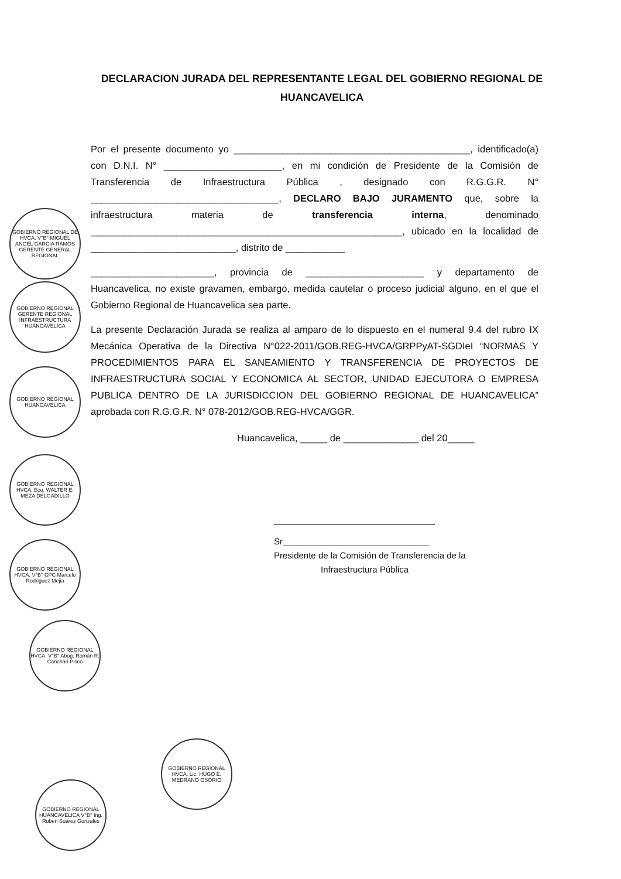DECLARACION JURADA DEL REPRESENTANTE LEGAL DEL GOBIERNO REGIONAL DE HUANCAVELICA
Por el presente documento yo ____________________________________________, identificado(a) con D.N.I. N° ______________________, en mi condición de Presidente de la Comisión de Transferencia de Infraestructura Pública , designado con R.G.G.R. N° ___________________________________, DECLARO BAJO JURAMENTO que, sobre la infraestructura materia de transferencia interna, denominado __________________________________________________________, ubicado en la localidad de ___________________________, distrito de ___________
_______________________, provincia de ______________________ y departamento de Huancavelica, no existe gravamen, embargo, medida cautelar o proceso judicial alguno, en el que el Gobierno Regional de Huancavelica sea parte.
La presente Declaración Jurada se realiza al amparo de lo dispuesto en el numeral 9.4 del rubro IX Mecánica Operativa de la Directiva N°022-2011/GOB.REG-HVCA/GRPPyAT-SGDIeI “NORMAS Y PROCEDIMIENTOS PARA EL SANEAMIENTO Y TRANSFERENCIA DE PROYECTOS DE INFRAESTRUCTURA SOCIAL Y ECONOMICA AL SECTOR, UNIDAD EJECUTORA O EMPRESA PUBLICA DENTRO DE LA JURISDICCION DEL GOBIERNO REGIONAL DE HUANCAVELICA” aprobada con R.G.G.R. N° 078-2012/GOB.REG-HVCA/GGR.
Huancavelica, _____ de ______________ del 20_____
Sr______________________________
Presidente de la Comisión de Transferencia de la
Infraestructura Pública
GOBIERNO REGIONAL DE HVCA. V°B° MIGUEL ANGEL GARCIA RAMOS GERENTE GENERAL REGIONAL
GOBIERNO REGIONAL GERENTE REGIONAL INFRAESTRUCTURA HUANCAVELICA
GOBIERNO REGIONAL HUANCAVELICA
GOBIERNO REGIONAL HVCA. Eco. WALTER E. MEZA DELGADILLO
GOBIERNO REGIONAL HVCA. V°B° CPC Marcelo Rodriguez Mejia
GOBIERNO REGIONAL HVCA. V°B° Abog. Román R. Canchari Pisco
GOBIERNO REGIONAL HUANCAVELICA V°B° Ing. Ruben Suárez Gonzales
GOBIERNO REGIONAL HVCA. Lic. HUGO E. MEDRANO OSORIO